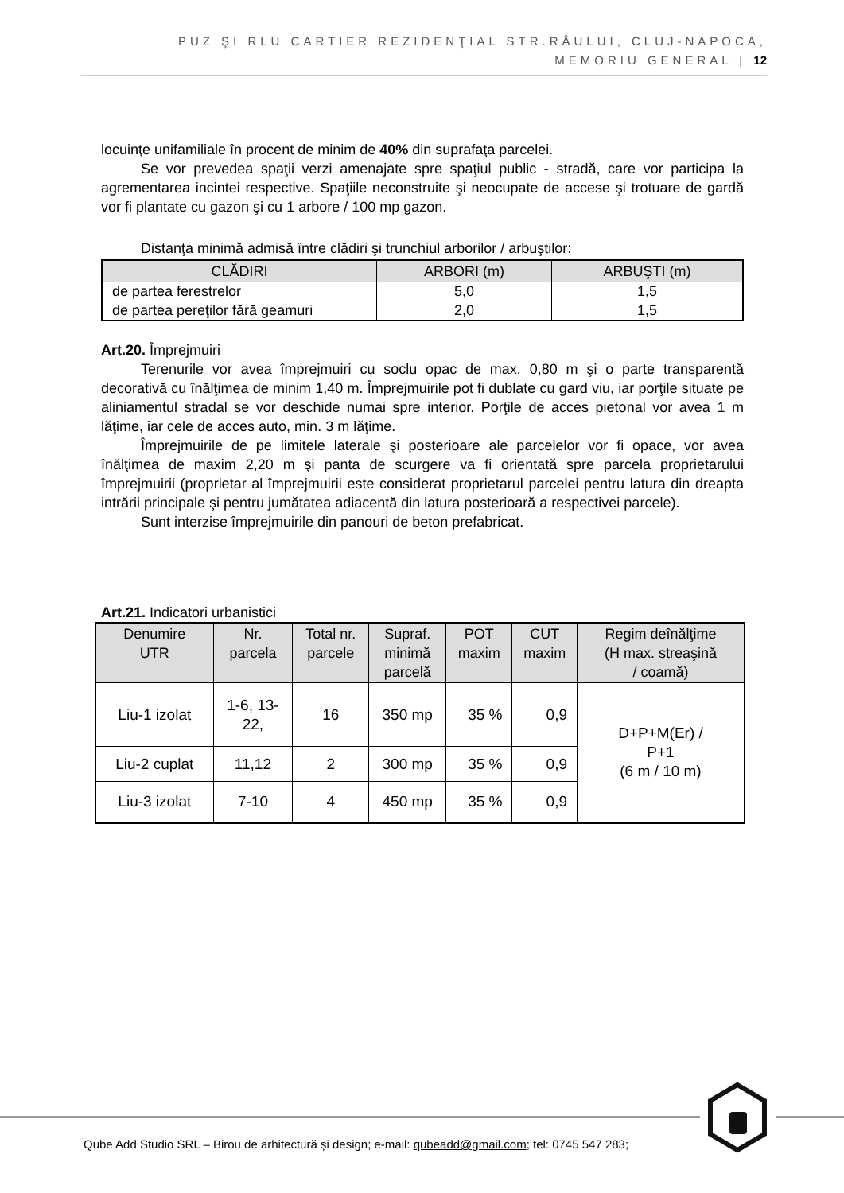PUZ ŞI RLU CARTIER REZIDENŢIAL STR.RÂULUI, CLUJ-NAPOCA,
MEMORIU GENERAL | 12
locuinţe unifamiliale în procent de minim de 40% din suprafaţa parcelei.
Se vor prevedea spaţii verzi amenajate spre spaţiul public - stradă, care vor participa la agrementarea incintei respective. Spaţiile neconstruite şi neocupate de accese şi trotuare de gardă vor fi plantate cu gazon şi cu 1 arbore / 100 mp gazon.
Distanţa minimă admisă între clădiri şi trunchiul arborilor / arbuştilor:
| CLĂDIRI | ARBORI (m) | ARBUŞTI (m) |
| --- | --- | --- |
| de partea ferestrelor | 5,0 | 1,5 |
| de partea pereţilor fără geamuri | 2,0 | 1,5 |
Art.20. Împrejmuiri
Terenurile vor avea împrejmuiri cu soclu opac de max. 0,80 m şi o parte transparentă decorativă cu înălţimea de minim 1,40 m. Împrejmuirile pot fi dublate cu gard viu, iar porţile situate pe aliniamentul stradal se vor deschide numai spre interior. Porţile de acces pietonal vor avea 1 m lăţime, iar cele de acces auto, min. 3 m lăţime.
Împrejmuirile de pe limitele laterale şi posterioare ale parcelelor vor fi opace, vor avea înălţimea de maxim 2,20 m şi panta de scurgere va fi orientată spre parcela proprietarului împrejmuirii (proprietar al împrejmuirii este considerat proprietarul parcelei pentru latura din dreapta intrării principale şi pentru jumătatea adiacentă din latura posterioară a respectivei parcele).
Sunt interzise împrejmuirile din panouri de beton prefabricat.
Art.21. Indicatori urbanistici
| Denumire UTR | Nr. parcela | Total nr. parcele | Supraf. minimă parcelă | POT maxim | CUT maxim | Regim deînălţime (H max. streaşină / coamă) |
| --- | --- | --- | --- | --- | --- | --- |
| Liu-1 izolat | 1-6, 13- 22, | 16 | 350 mp | 35 % | 0,9 | D+P+M(Er) / P+1 (6 m / 10 m) |
| Liu-2 cuplat | 11,12 | 2 | 300 mp | 35 % | 0,9 | |
| Liu-3 izolat | 7-10 | 4 | 450 mp | 35 % | 0,9 | |
Qube Add Studio SRL – Birou de arhitectură și design; e-mail: qubeadd@gmail.com; tel: 0745 547 283;